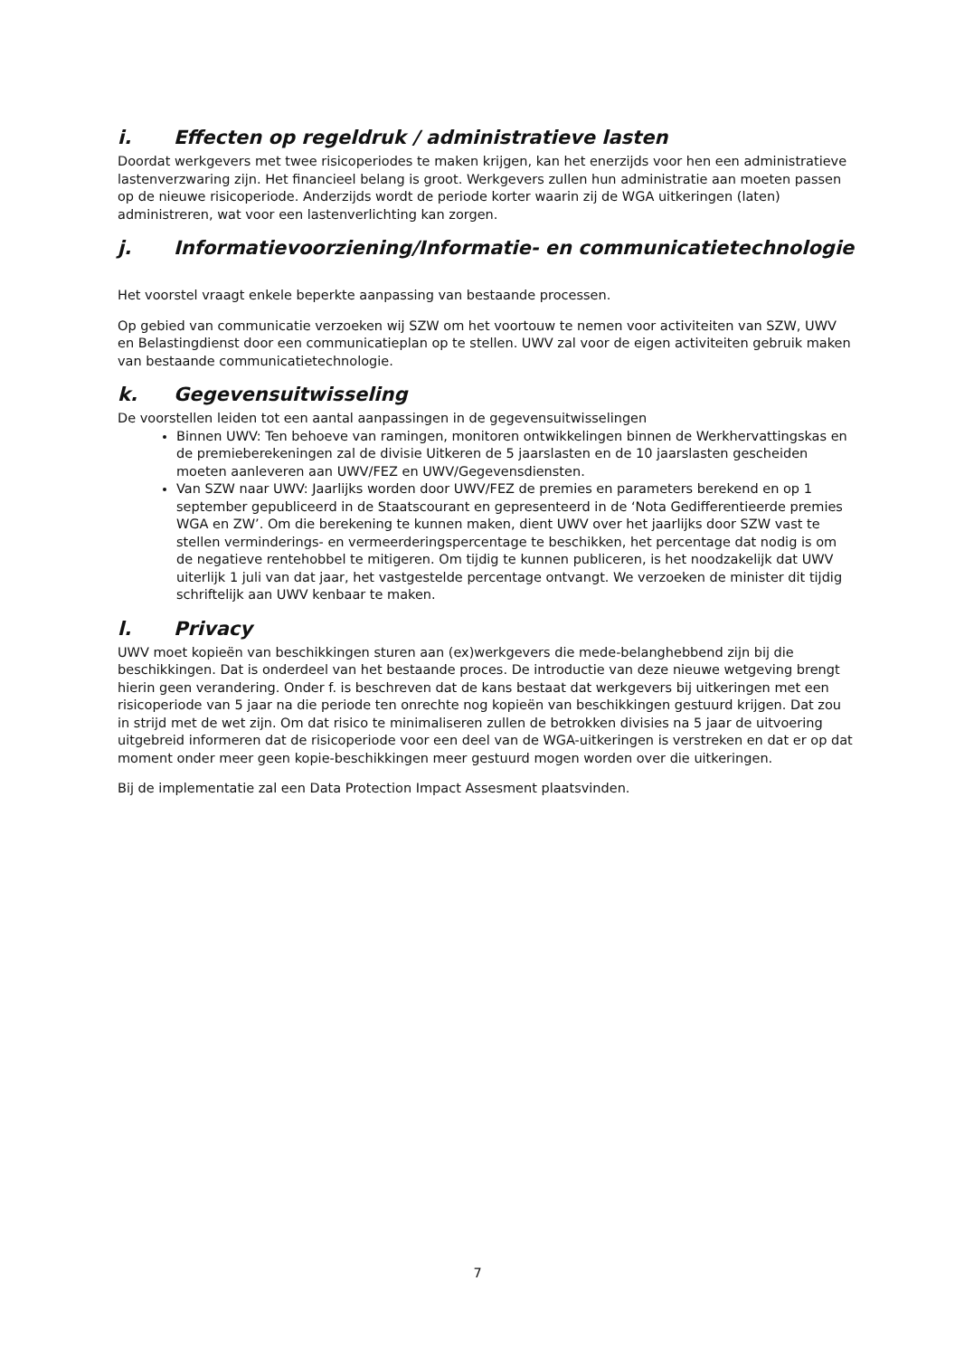i. Effecten op regeldruk / administratieve lasten
Doordat werkgevers met twee risicoperiodes te maken krijgen, kan het enerzijds voor hen een administratieve lastenverzwaring zijn. Het financieel belang is groot. Werkgevers zullen hun administratie aan moeten passen op de nieuwe risicoperiode. Anderzijds wordt de periode korter waarin zij de WGA uitkeringen (laten) administreren, wat voor een lastenverlichting kan zorgen.
j. Informatievoorziening/Informatie- en communicatietechnologie
Het voorstel vraagt enkele beperkte aanpassing van bestaande processen.
Op gebied van communicatie verzoeken wij SZW om het voortouw te nemen voor activiteiten van SZW, UWV en Belastingdienst door een communicatieplan op te stellen. UWV zal voor de eigen activiteiten gebruik maken van bestaande communicatietechnologie.
k. Gegevensuitwisseling
De voorstellen leiden tot een aantal aanpassingen in de gegevensuitwisselingen
Binnen UWV: Ten behoeve van ramingen, monitoren ontwikkelingen binnen de Werkhervattingskas en de premieberekeningen zal de divisie Uitkeren de 5 jaarslasten en de 10 jaarslasten gescheiden moeten aanleveren aan UWV/FEZ en UWV/Gegevensdiensten.
Van SZW naar UWV: Jaarlijks worden door UWV/FEZ de premies en parameters berekend en op 1 september gepubliceerd in de Staatscourant en gepresenteerd in de ‘Nota Gedifferentieerde premies WGA en ZW’. Om die berekening te kunnen maken, dient UWV over het jaarlijks door SZW vast te stellen verminderings- en vermeerderingspercentage te beschikken, het percentage dat nodig is om de negatieve rentehobbel te mitigeren. Om tijdig te kunnen publiceren, is het noodzakelijk dat UWV uiterlijk 1 juli van dat jaar, het vastgestelde percentage ontvangt. We verzoeken de minister dit tijdig schriftelijk aan UWV kenbaar te maken.
l. Privacy
UWV moet kopieën van beschikkingen sturen aan (ex)werkgevers die mede-belanghebbend zijn bij die beschikkingen. Dat is onderdeel van het bestaande proces. De introductie van deze nieuwe wetgeving brengt hierin geen verandering. Onder f. is beschreven dat de kans bestaat dat werkgevers bij uitkeringen met een risicoperiode van 5 jaar na die periode ten onrechte nog kopieën van beschikkingen gestuurd krijgen. Dat zou in strijd met de wet zijn. Om dat risico te minimaliseren zullen de betrokken divisies na 5 jaar de uitvoering uitgebreid informeren dat de risicoperiode voor een deel van de WGA-uitkeringen is verstreken en dat er op dat moment onder meer geen kopie-beschikkingen meer gestuurd mogen worden over die uitkeringen.
Bij de implementatie zal een Data Protection Impact Assesment plaatsvinden.
7